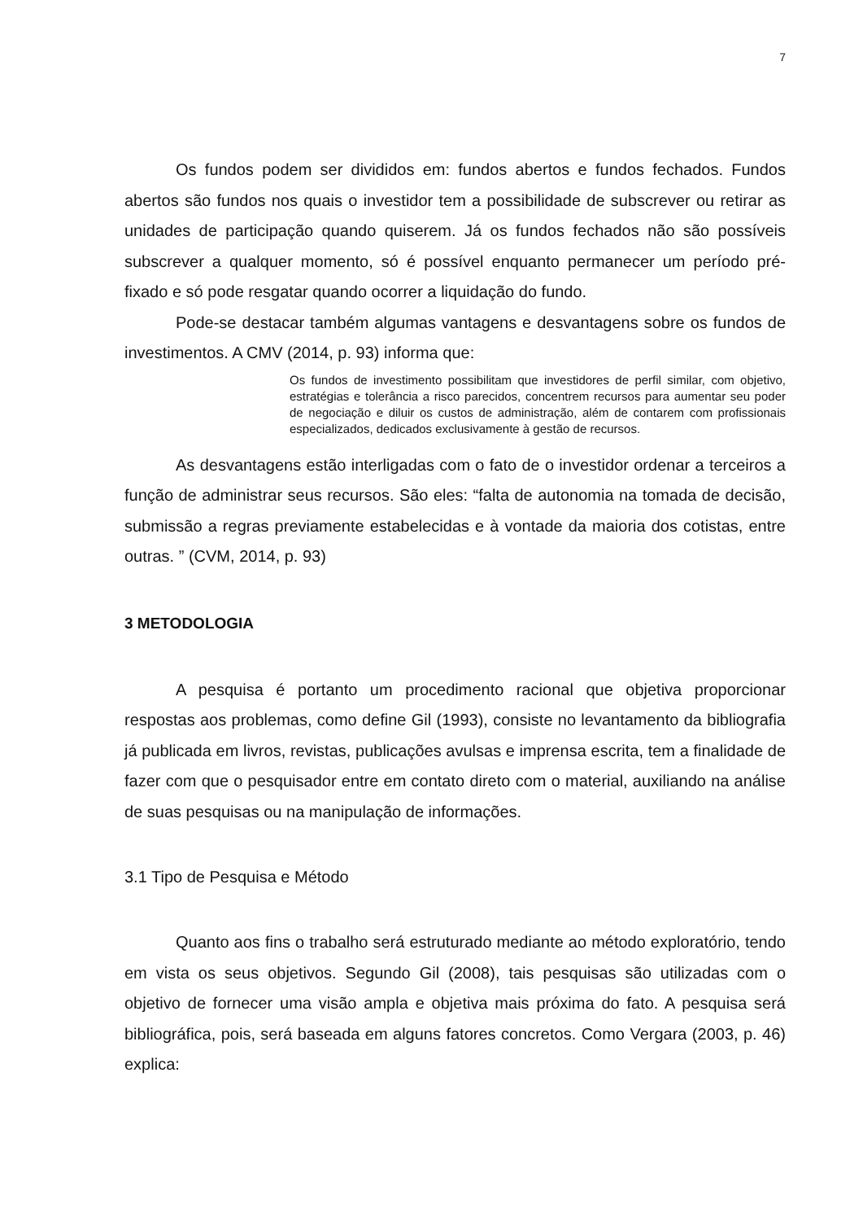7
Os fundos podem ser divididos em: fundos abertos e fundos fechados. Fundos abertos são fundos nos quais o investidor tem a possibilidade de subscrever ou retirar as unidades de participação quando quiserem. Já os fundos fechados não são possíveis subscrever a qualquer momento, só é possível enquanto permanecer um período pré-fixado e só pode resgatar quando ocorrer a liquidação do fundo.
Pode-se destacar também algumas vantagens e desvantagens sobre os fundos de investimentos. A CMV (2014, p. 93) informa que:
Os fundos de investimento possibilitam que investidores de perfil similar, com objetivo, estratégias e tolerância a risco parecidos, concentrem recursos para aumentar seu poder de negociação e diluir os custos de administração, além de contarem com profissionais especializados, dedicados exclusivamente à gestão de recursos.
As desvantagens estão interligadas com o fato de o investidor ordenar a terceiros a função de administrar seus recursos. São eles: “falta de autonomia na tomada de decisão, submissão a regras previamente estabelecidas e à vontade da maioria dos cotistas, entre outras. ” (CVM, 2014, p. 93)
3 METODOLOGIA
A pesquisa é portanto um procedimento racional que objetiva proporcionar respostas aos problemas, como define Gil (1993), consiste no levantamento da bibliografia já publicada em livros, revistas, publicações avulsas e imprensa escrita, tem a finalidade de fazer com que o pesquisador entre em contato direto com o material, auxiliando na análise de suas pesquisas ou na manipulação de informações.
3.1 Tipo de Pesquisa e Método
Quanto aos fins o trabalho será estruturado mediante ao método exploratório, tendo em vista os seus objetivos. Segundo Gil (2008), tais pesquisas são utilizadas com o objetivo de fornecer uma visão ampla e objetiva mais próxima do fato. A pesquisa será bibliográfica, pois, será baseada em alguns fatores concretos. Como Vergara (2003, p. 46) explica: